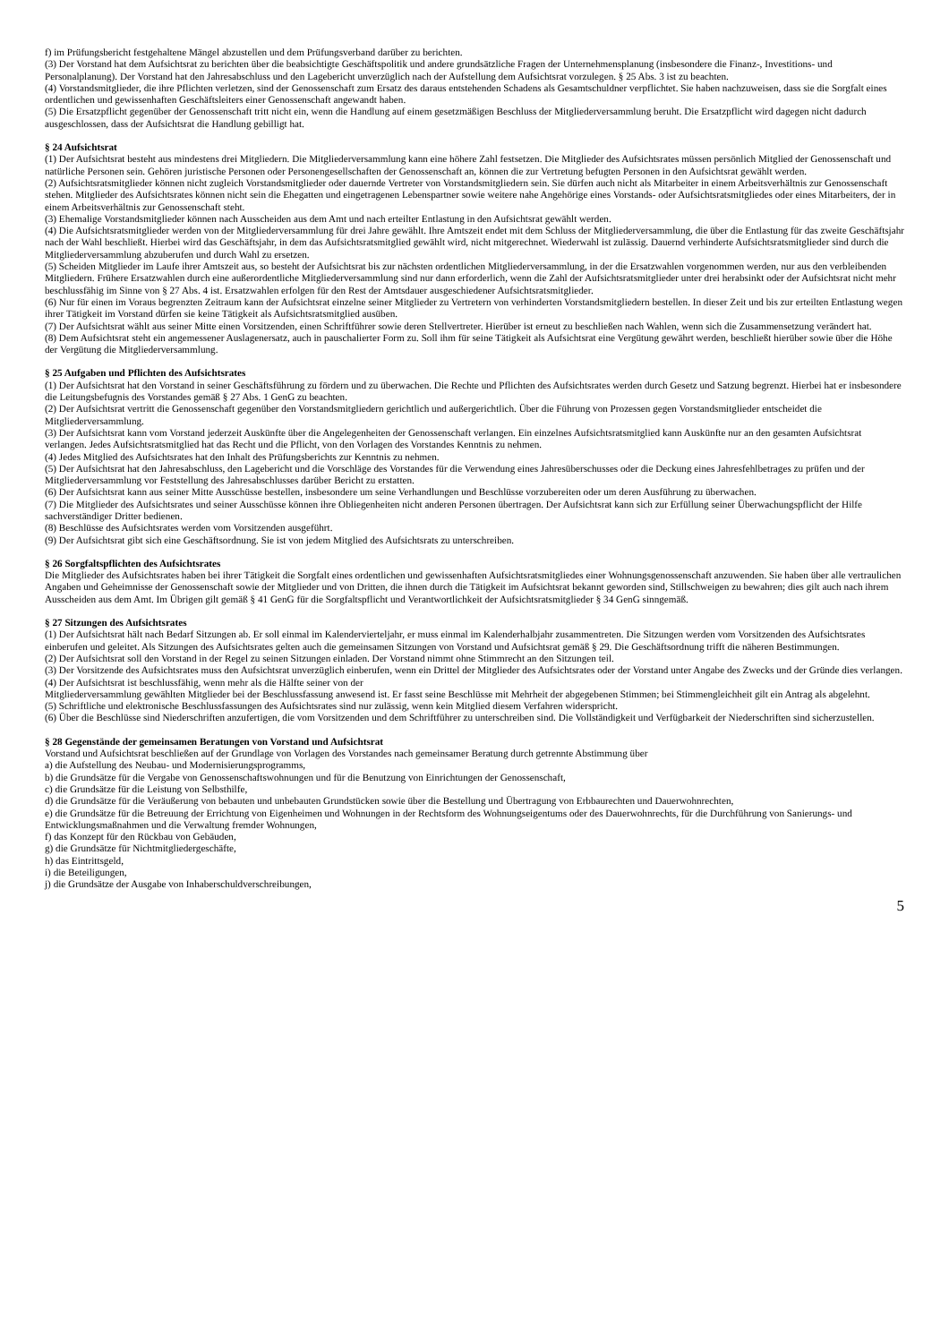f) im Prüfungsbericht festgehaltene Mängel abzustellen und dem Prüfungsverband darüber zu berichten.
(3) Der Vorstand hat dem Aufsichtsrat zu berichten über die beabsichtigte Geschäftspolitik und andere grundsätzliche Fragen der Unternehmensplanung (insbesondere die Finanz-, Investitions- und Personalplanung). Der Vorstand hat den Jahresabschluss und den Lagebericht unverzüglich nach der Aufstellung dem Aufsichtsrat vorzulegen. § 25 Abs. 3 ist zu beachten.
(4) Vorstandsmitglieder, die ihre Pflichten verletzen, sind der Genossenschaft zum Ersatz des daraus entstehenden Schadens als Gesamtschuldner verpflichtet. Sie haben nachzuweisen, dass sie die Sorgfalt eines ordentlichen und gewissenhaften Geschäftsleiters einer Genossenschaft angewandt haben.
(5) Die Ersatzpflicht gegenüber der Genossenschaft tritt nicht ein, wenn die Handlung auf einem gesetzmäßigen Beschluss der Mitgliederversammlung beruht. Die Ersatzpflicht wird dagegen nicht dadurch ausgeschlossen, dass der Aufsichtsrat die Handlung gebilligt hat.
§ 24 Aufsichtsrat
(1) Der Aufsichtsrat besteht aus mindestens drei Mitgliedern. Die Mitgliederversammlung kann eine höhere Zahl festsetzen. Die Mitglieder des Aufsichtsrates müssen persönlich Mitglied der Genossenschaft und natürliche Personen sein. Gehören juristische Personen oder Personengesellschaften der Genossenschaft an, können die zur Vertretung befugten Personen in den Aufsichtsrat gewählt werden.
(2) Aufsichtsratsmitglieder können nicht zugleich Vorstandsmitglieder oder dauernde Vertreter von Vorstandsmitgliedern sein. Sie dürfen auch nicht als Mitarbeiter in einem Arbeitsverhältnis zur Genossenschaft stehen. Mitglieder des Aufsichtsrates können nicht sein die Ehegatten und eingetragenen Lebenspartner sowie weitere nahe Angehörige eines Vorstands- oder Aufsichtsratsmitgliedes oder eines Mitarbeiters, der in einem Arbeitsverhältnis zur Genossenschaft steht.
(3) Ehemalige Vorstandsmitglieder können nach Ausscheiden aus dem Amt und nach erteilter Entlastung in den Aufsichtsrat gewählt werden.
(4) Die Aufsichtsratsmitglieder werden von der Mitgliederversammlung für drei Jahre gewählt. Ihre Amtszeit endet mit dem Schluss der Mitgliederversammlung, die über die Entlastung für das zweite Geschäftsjahr nach der Wahl beschließt. Hierbei wird das Geschäftsjahr, in dem das Aufsichtsratsmitglied gewählt wird, nicht mitgerechnet. Wiederwahl ist zulässig. Dauernd verhinderte Aufsichtsratsmitglieder sind durch die Mitgliederversammlung abzuberufen und durch Wahl zu ersetzen.
(5) Scheiden Mitglieder im Laufe ihrer Amtszeit aus, so besteht der Aufsichtsrat bis zur nächsten ordentlichen Mitgliederversammlung, in der die Ersatzwahlen vorgenommen werden, nur aus den verbleibenden Mitgliedern. Frühere Ersatzwahlen durch eine außerordentliche Mitgliederversammlung sind nur dann erforderlich, wenn die Zahl der Aufsichtsratsmitglieder unter drei herabsinkt oder der Aufsichtsrat nicht mehr beschlussfähig im Sinne von § 27 Abs. 4 ist. Ersatzwahlen erfolgen für den Rest der Amtsdauer ausgeschiedener Aufsichtsratsmitglieder.
(6) Nur für einen im Voraus begrenzten Zeitraum kann der Aufsichtsrat einzelne seiner Mitglieder zu Vertretern von verhinderten Vorstandsmitgliedern bestellen. In dieser Zeit und bis zur erteilten Entlastung wegen ihrer Tätigkeit im Vorstand dürfen sie keine Tätigkeit als Aufsichtsratsmitglied ausüben.
(7) Der Aufsichtsrat wählt aus seiner Mitte einen Vorsitzenden, einen Schriftführer sowie deren Stellvertreter. Hierüber ist erneut zu beschließen nach Wahlen, wenn sich die Zusammensetzung verändert hat.
(8) Dem Aufsichtsrat steht ein angemessener Auslagenersatz, auch in pauschalierter Form zu. Soll ihm für seine Tätigkeit als Aufsichtsrat eine Vergütung gewährt werden, beschließt hierüber sowie über die Höhe der Vergütung die Mitgliederversammlung.
§ 25 Aufgaben und Pflichten des Aufsichtsrates
(1) Der Aufsichtsrat hat den Vorstand in seiner Geschäftsführung zu fördern und zu überwachen. Die Rechte und Pflichten des Aufsichtsrates werden durch Gesetz und Satzung begrenzt. Hierbei hat er insbesondere die Leitungsbefugnis des Vorstandes gemäß § 27 Abs. 1 GenG zu beachten.
(2) Der Aufsichtsrat vertritt die Genossenschaft gegenüber den Vorstandsmitgliedern gerichtlich und außergerichtlich. Über die Führung von Prozessen gegen Vorstandsmitglieder entscheidet die Mitgliederversammlung.
(3) Der Aufsichtsrat kann vom Vorstand jederzeit Auskünfte über die Angelegenheiten der Genossenschaft verlangen. Ein einzelnes Aufsichtsratsmitglied kann Auskünfte nur an den gesamten Aufsichtsrat verlangen. Jedes Aufsichtsratsmitglied hat das Recht und die Pflicht, von den Vorlagen des Vorstandes Kenntnis zu nehmen.
(4) Jedes Mitglied des Aufsichtsrates hat den Inhalt des Prüfungsberichts zur Kenntnis zu nehmen.
(5) Der Aufsichtsrat hat den Jahresabschluss, den Lagebericht und die Vorschläge des Vorstandes für die Verwendung eines Jahresüberschusses oder die Deckung eines Jahresfehlbetrages zu prüfen und der Mitgliederversammlung vor Feststellung des Jahresabschlusses darüber Bericht zu erstatten.
(6) Der Aufsichtsrat kann aus seiner Mitte Ausschüsse bestellen, insbesondere um seine Verhandlungen und Beschlüsse vorzubereiten oder um deren Ausführung zu überwachen.
(7) Die Mitglieder des Aufsichtsrates und seiner Ausschüsse können ihre Obliegenheiten nicht anderen Personen übertragen. Der Aufsichtsrat kann sich zur Erfüllung seiner Überwachungspflicht der Hilfe sachverständiger Dritter bedienen.
(8) Beschlüsse des Aufsichtsrates werden vom Vorsitzenden ausgeführt.
(9) Der Aufsichtsrat gibt sich eine Geschäftsordnung. Sie ist von jedem Mitglied des Aufsichtsrats zu unterschreiben.
§ 26 Sorgfaltspflichten des Aufsichtsrates
Die Mitglieder des Aufsichtsrates haben bei ihrer Tätigkeit die Sorgfalt eines ordentlichen und gewissenhaften Aufsichtsratsmitgliedes einer Wohnungsgenossenschaft anzuwenden. Sie haben über alle vertraulichen Angaben und Geheimnisse der Genossenschaft sowie der Mitglieder und von Dritten, die ihnen durch die Tätigkeit im Aufsichtsrat bekannt geworden sind, Stillschweigen zu bewahren; dies gilt auch nach ihrem Ausscheiden aus dem Amt. Im Übrigen gilt gemäß § 41 GenG für die Sorgfaltspflicht und Verantwortlichkeit der Aufsichtsratsmitglieder § 34 GenG sinngemäß.
§ 27 Sitzungen des Aufsichtsrates
(1) Der Aufsichtsrat hält nach Bedarf Sitzungen ab. Er soll einmal im Kalendervierteljahr, er muss einmal im Kalenderhalbjahr zusammentreten. Die Sitzungen werden vom Vorsitzenden des Aufsichtsrates einberufen und geleitet. Als Sitzungen des Aufsichtsrates gelten auch die gemeinsamen Sitzungen von Vorstand und Aufsichtsrat gemäß § 29. Die Geschäftsordnung trifft die näheren Bestimmungen.
(2) Der Aufsichtsrat soll den Vorstand in der Regel zu seinen Sitzungen einladen. Der Vorstand nimmt ohne Stimmrecht an den Sitzungen teil.
(3) Der Vorsitzende des Aufsichtsrates muss den Aufsichtsrat unverzüglich einberufen, wenn ein Drittel der Mitglieder des Aufsichtsrates oder der Vorstand unter Angabe des Zwecks und der Gründe dies verlangen.
(4) Der Aufsichtsrat ist beschlussfähig, wenn mehr als die Hälfte seiner von der
Mitgliederversammlung gewählten Mitglieder bei der Beschlussfassung anwesend ist. Er fasst seine Beschlüsse mit Mehrheit der abgegebenen Stimmen; bei Stimmengleichheit gilt ein Antrag als abgelehnt.
(5) Schriftliche und elektronische Beschlussfassungen des Aufsichtsrates sind nur zulässig, wenn kein Mitglied diesem Verfahren widerspricht.
(6) Über die Beschlüsse sind Niederschriften anzufertigen, die vom Vorsitzenden und dem Schriftführer zu unterschreiben sind. Die Vollständigkeit und Verfügbarkeit der Niederschriften sind sicherzustellen.
§ 28 Gegenstände der gemeinsamen Beratungen von Vorstand und Aufsichtsrat
Vorstand und Aufsichtsrat beschließen auf der Grundlage von Vorlagen des Vorstandes nach gemeinsamer Beratung durch getrennte Abstimmung über
a) die Aufstellung des Neubau- und Modernisierungsprogramms,
b) die Grundsätze für die Vergabe von Genossenschaftswohnungen und für die Benutzung von Einrichtungen der Genossenschaft,
c) die Grundsätze für die Leistung von Selbsthilfe,
d) die Grundsätze für die Veräußerung von bebauten und unbebauten Grundstücken sowie über die Bestellung und Übertragung von Erbbaurechten und Dauerwohnrechten,
e) die Grundsätze für die Betreuung der Errichtung von Eigenheimen und Wohnungen in der Rechtsform des Wohnungseigentums oder des Dauerwohnrechts, für die Durchführung von Sanierungs- und Entwicklungsmaßnahmen und die Verwaltung fremder Wohnungen,
f) das Konzept für den Rückbau von Gebäuden,
g) die Grundsätze für Nichtmitgliedergeschäfte,
h) das Eintrittsgeld,
i) die Beteiligungen,
j) die Grundsätze der Ausgabe von Inhaberschuldverschreibungen,
5